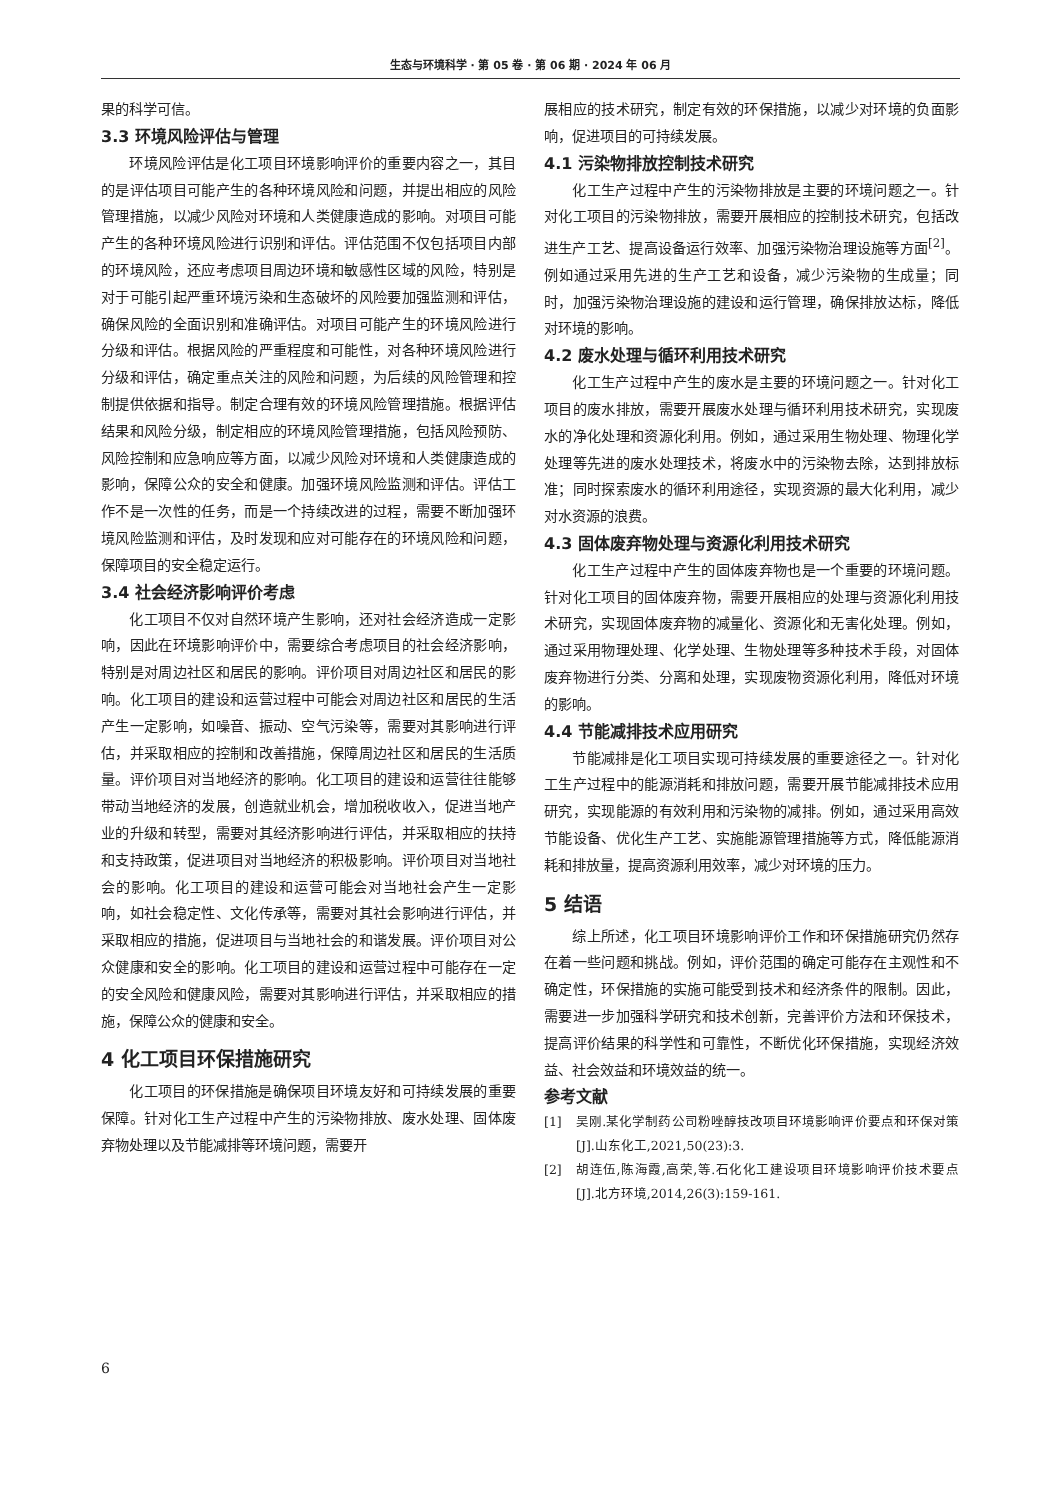生态与环境科学 · 第 05 卷 · 第 06 期 · 2024 年 06 月
果的科学可信。
3.3 环境风险评估与管理
环境风险评估是化工项目环境影响评价的重要内容之一，其目的是评估项目可能产生的各种环境风险和问题，并提出相应的风险管理措施，以减少风险对环境和人类健康造成的影响。对项目可能产生的各种环境风险进行识别和评估。评估范围不仅包括项目内部的环境风险，还应考虑项目周边环境和敏感性区域的风险，特别是对于可能引起严重环境污染和生态破坏的风险要加强监测和评估，确保风险的全面识别和准确评估。对项目可能产生的环境风险进行分级和评估。根据风险的严重程度和可能性，对各种环境风险进行分级和评估，确定重点关注的风险和问题，为后续的风险管理和控制提供依据和指导。制定合理有效的环境风险管理措施。根据评估结果和风险分级，制定相应的环境风险管理措施，包括风险预防、风险控制和应急响应等方面，以减少风险对环境和人类健康造成的影响，保障公众的安全和健康。加强环境风险监测和评估。评估工作不是一次性的任务，而是一个持续改进的过程，需要不断加强环境风险监测和评估，及时发现和应对可能存在的环境风险和问题，保障项目的安全稳定运行。
3.4 社会经济影响评价考虑
化工项目不仅对自然环境产生影响，还对社会经济造成一定影响，因此在环境影响评价中，需要综合考虑项目的社会经济影响，特别是对周边社区和居民的影响。评价项目对周边社区和居民的影响。化工项目的建设和运营过程中可能会对周边社区和居民的生活产生一定影响，如噪音、振动、空气污染等，需要对其影响进行评估，并采取相应的控制和改善措施，保障周边社区和居民的生活质量。评价项目对当地经济的影响。化工项目的建设和运营往往能够带动当地经济的发展，创造就业机会，增加税收收入，促进当地产业的升级和转型，需要对其经济影响进行评估，并采取相应的扶持和支持政策，促进项目对当地经济的积极影响。评价项目对当地社会的影响。化工项目的建设和运营可能会对当地社会产生一定影响，如社会稳定性、文化传承等，需要对其社会影响进行评估，并采取相应的措施，促进项目与当地社会的和谐发展。评价项目对公众健康和安全的影响。化工项目的建设和运营过程中可能存在一定的安全风险和健康风险，需要对其影响进行评估，并采取相应的措施，保障公众的健康和安全。
4 化工项目环保措施研究
化工项目的环保措施是确保项目环境友好和可持续发展的重要保障。针对化工生产过程中产生的污染物排放、废水处理、固体废弃物处理以及节能减排等环境问题，需要开
展相应的技术研究，制定有效的环保措施，以减少对环境的负面影响，促进项目的可持续发展。
4.1 污染物排放控制技术研究
化工生产过程中产生的污染物排放是主要的环境问题之一。针对化工项目的污染物排放，需要开展相应的控制技术研究，包括改进生产工艺、提高设备运行效率、加强污染物治理设施等方面<sup>[2]</sup>。例如通过采用先进的生产工艺和设备，减少污染物的生成量；同时，加强污染物治理设施的建设和运行管理，确保排放达标，降低对环境的影响。
4.2 废水处理与循环利用技术研究
化工生产过程中产生的废水是主要的环境问题之一。针对化工项目的废水排放，需要开展废水处理与循环利用技术研究，实现废水的净化处理和资源化利用。例如，通过采用生物处理、物理化学处理等先进的废水处理技术，将废水中的污染物去除，达到排放标准；同时探索废水的循环利用途径，实现资源的最大化利用，减少对水资源的浪费。
4.3 固体废弃物处理与资源化利用技术研究
化工生产过程中产生的固体废弃物也是一个重要的环境问题。针对化工项目的固体废弃物，需要开展相应的处理与资源化利用技术研究，实现固体废弃物的减量化、资源化和无害化处理。例如，通过采用物理处理、化学处理、生物处理等多种技术手段，对固体废弃物进行分类、分离和处理，实现废物资源化利用，降低对环境的影响。
4.4 节能减排技术应用研究
节能减排是化工项目实现可持续发展的重要途径之一。针对化工生产过程中的能源消耗和排放问题，需要开展节能减排技术应用研究，实现能源的有效利用和污染物的减排。例如，通过采用高效节能设备、优化生产工艺、实施能源管理措施等方式，降低能源消耗和排放量，提高资源利用效率，减少对环境的压力。
5 结语
综上所述，化工项目环境影响评价工作和环保措施研究仍然存在着一些问题和挑战。例如，评价范围的确定可能存在主观性和不确定性，环保措施的实施可能受到技术和经济条件的限制。因此，需要进一步加强科学研究和技术创新，完善评价方法和环保技术，提高评价结果的科学性和可靠性，不断优化环保措施，实现经济效益、社会效益和环境效益的统一。
参考文献
[1] 吴刚.某化学制药公司粉唑醇技改项目环境影响评价要点和环保对策[J].山东化工,2021,50(23):3.
[2] 胡连伍,陈海霞,高荣,等.石化化工建设项目环境影响评价技术要点[J].北方环境,2014,26(3):159-161.
6